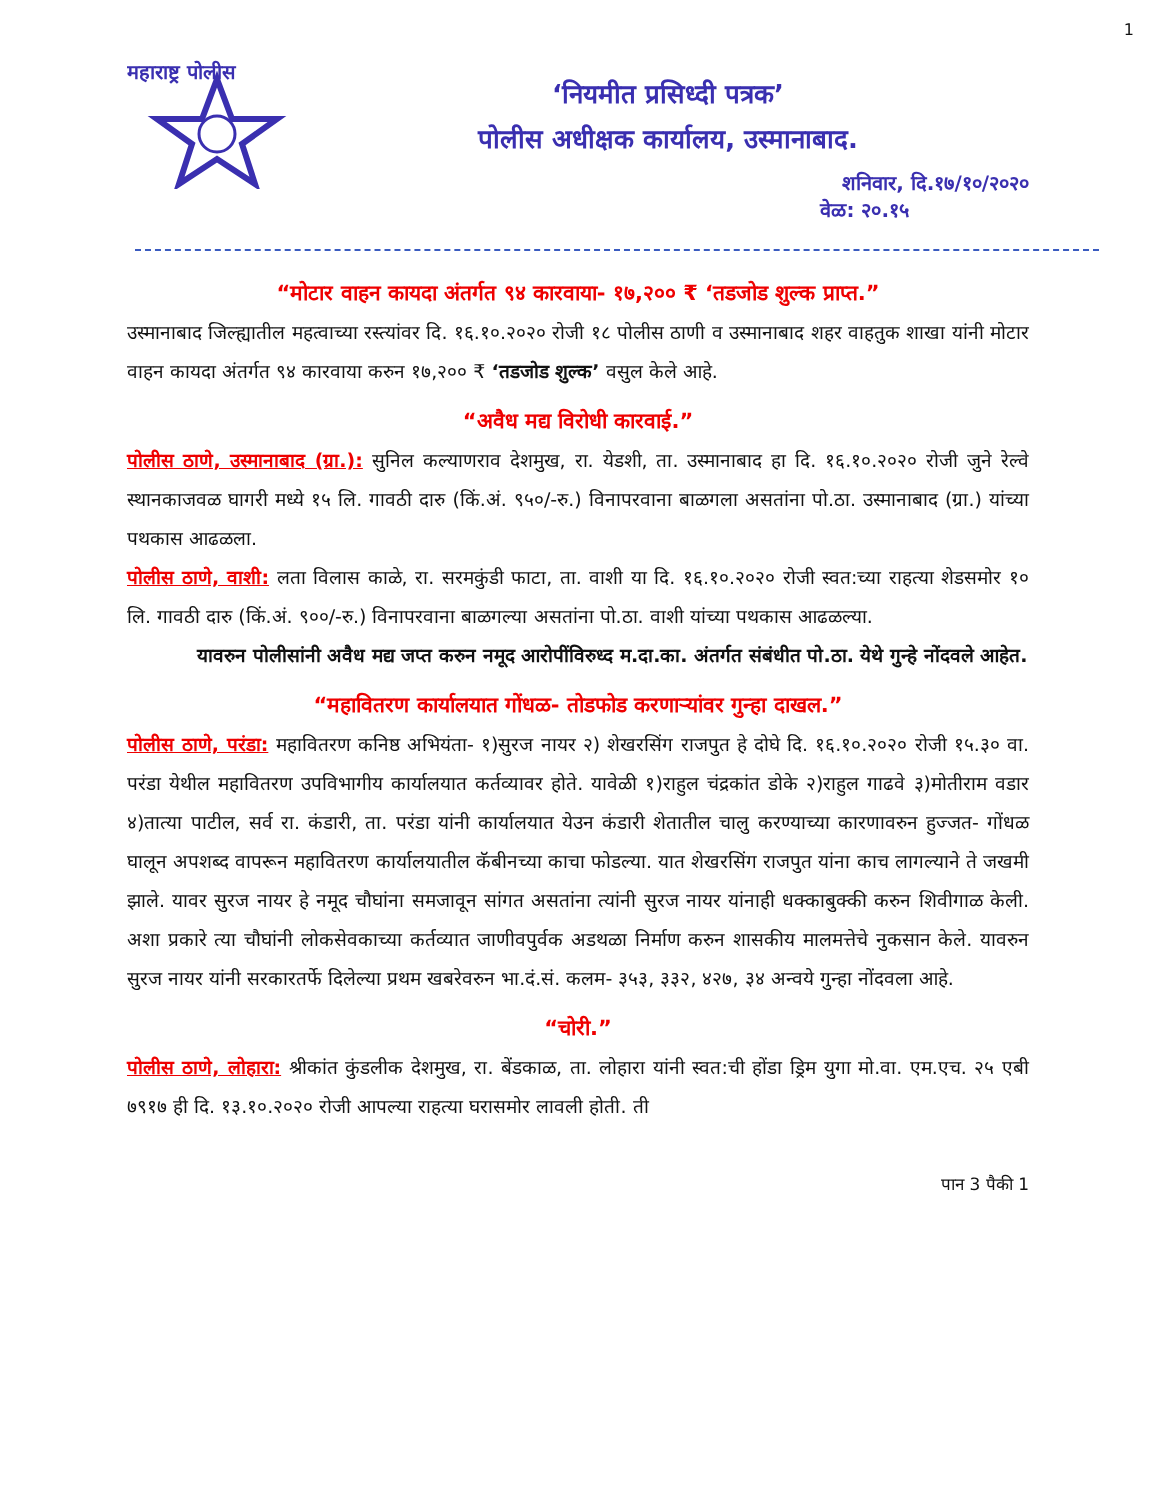1
महाराष्ट्र पोलीस
‘नियमीत प्रसिध्दी पत्रक’
पोलीस अधीक्षक कार्यालय, उस्मानाबाद.
शनिवार, दि.१७/१०/२०२०
वेळ: २०.१५
“मोटार वाहन कायदा अंतर्गत ९४ कारवाया- १७,२०० ₹ ‘तडजोड शुल्क प्राप्त.”
उस्मानाबाद जिल्ह्यातील महत्वाच्या रस्त्यांवर दि. १६.१०.२०२० रोजी १८ पोलीस ठाणी व उस्मानाबाद शहर वाहतुक शाखा यांनी मोटार वाहन कायदा अंतर्गत ९४ कारवाया करुन १७,२०० ₹ ‘तडजोड शुल्क’ वसुल केले आहे.
“अवैध मद्य विरोधी कारवाई.”
पोलीस ठाणे, उस्मानाबाद (ग्रा.): सुनिल कल्याणराव देशमुख, रा. येडशी, ता. उस्मानाबाद हा दि. १६.१०.२०२० रोजी जुने रेल्वे स्थानकाजवळ घागरी मध्ये १५ लि. गावठी दारु (किं.अं. ९५०/-रु.) विनापरवाना बाळगला असतांना पो.ठा. उस्मानाबाद (ग्रा.) यांच्या पथकास आढळला.
पोलीस ठाणे, वाशी: लता विलास काळे, रा. सरमकुंडी फाटा, ता. वाशी या दि. १६.१०.२०२० रोजी स्वत:च्या राहत्या शेडसमोर १० लि. गावठी दारु (किं.अं. ९००/-रु.) विनापरवाना बाळगल्या असतांना पो.ठा. वाशी यांच्या पथकास आढळल्या.
यावरुन पोलीसांनी अवैध मद्य जप्त करुन नमूद आरोपींविरुध्द म.दा.का. अंतर्गत संबंधीत पो.ठा. येथे गुन्हे नोंदवले आहेत.
“महावितरण कार्यालयात गोंधळ- तोडफोड करणाऱ्यांवर गुन्हा दाखल.”
पोलीस ठाणे, परंडा: महावितरण कनिष्ठ अभियंता- १)सुरज नायर २) शेखरसिंग राजपुत हे दोघे दि. १६.१०.२०२० रोजी १५.३० वा. परंडा येथील महावितरण उपविभागीय कार्यालयात कर्तव्यावर होते. यावेळी १)राहुल चंद्रकांत डोके २)राहुल गाढवे ३)मोतीराम वडार ४)तात्या पाटील, सर्व रा. कंडारी, ता. परंडा यांनी कार्यालयात येउन कंडारी शेतातील चालु करण्याच्या कारणावरुन हुज्जत- गोंधळ घालून अपशब्द वापरून महावितरण कार्यालयातील कॅबीनच्या काचा फोडल्या. यात शेखरसिंग राजपुत यांना काच लागल्याने ते जखमी झाले. यावर सुरज नायर हे नमूद चौघांना समजावून सांगत असतांना त्यांनी सुरज नायर यांनाही धक्काबुक्की करुन शिवीगाळ केली. अशा प्रकारे त्या चौघांनी लोकसेवकाच्या कर्तव्यात जाणीवपुर्वक अडथळा निर्माण करुन शासकीय मालमत्तेचे नुकसान केले. यावरुन सुरज नायर यांनी सरकारतर्फे दिलेल्या प्रथम खबरेवरुन भा.दं.सं. कलम- ३५३, ३३२, ४२७, ३४ अन्वये गुन्हा नोंदवला आहे.
“चोरी.”
पोलीस ठाणे, लोहारा: श्रीकांत कुंडलीक देशमुख, रा. बेंडकाळ, ता. लोहारा यांनी स्वत:ची होंडा ड्रिम युगा मो.वा. एम.एच. २५ एबी ७९१७ ही दि. १३.१०.२०२० रोजी आपल्या राहत्या घरासमोर लावली होती. ती
पान 3 पैकी 1